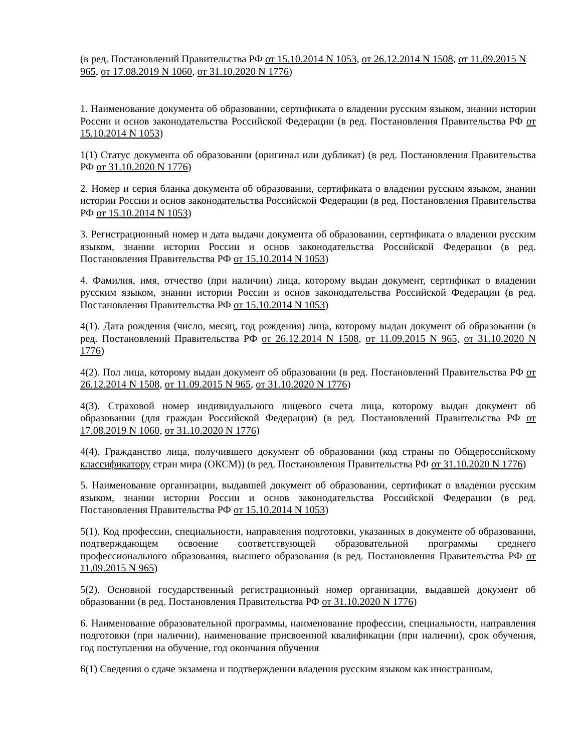(в ред. Постановлений Правительства РФ от 15.10.2014 N 1053, от 26.12.2014 N 1508, от 11.09.2015 N 965, от 17.08.2019 N 1060, от 31.10.2020 N 1776)
1. Наименование документа об образовании, сертификата о владении русским языком, знании истории России и основ законодательства Российской Федерации (в ред. Постановления Правительства РФ от 15.10.2014 N 1053)
1(1) Статус документа об образовании (оригинал или дубликат) (в ред. Постановления Правительства РФ от 31.10.2020 N 1776)
2. Номер и серия бланка документа об образовании, сертификата о владении русским языком, знании истории России и основ законодательства Российской Федерации (в ред. Постановления Правительства РФ от 15.10.2014 N 1053)
3. Регистрационный номер и дата выдачи документа об образовании, сертификата о владении русским языком, знании истории России и основ законодательства Российской Федерации (в ред. Постановления Правительства РФ от 15.10.2014 N 1053)
4. Фамилия, имя, отчество (при наличии) лица, которому выдан документ, сертификат о владении русским языком, знании истории России и основ законодательства Российской Федерации (в ред. Постановления Правительства РФ от 15.10.2014 N 1053)
4(1). Дата рождения (число, месяц, год рождения) лица, которому выдан документ об образовании (в ред. Постановлений Правительства РФ от 26.12.2014 N 1508, от 11.09.2015 N 965, от 31.10.2020 N 1776)
4(2). Пол лица, которому выдан документ об образовании (в ред. Постановлений Правительства РФ от 26.12.2014 N 1508, от 11.09.2015 N 965, от 31.10.2020 N 1776)
4(3). Страховой номер индивидуального лицевого счета лица, которому выдан документ об образовании (для граждан Российской Федерации) (в ред. Постановлений Правительства РФ от 17.08.2019 N 1060, от 31.10.2020 N 1776)
4(4). Гражданство лица, получившего документ об образовании (код страны по Общероссийскому классификатору стран мира (ОКСМ)) (в ред. Постановления Правительства РФ от 31.10.2020 N 1776)
5. Наименование организации, выдавшей документ об образовании, сертификат о владении русским языком, знании истории России и основ законодательства Российской Федерации (в ред. Постановления Правительства РФ от 15.10.2014 N 1053)
5(1). Код профессии, специальности, направления подготовки, указанных в документе об образовании, подтверждающем освоение соответствующей образовательной программы среднего профессионального образования, высшего образования (в ред. Постановления Правительства РФ от 11.09.2015 N 965)
5(2). Основной государственный регистрационный номер организации, выдавшей документ об образовании (в ред. Постановления Правительства РФ от 31.10.2020 N 1776)
6. Наименование образовательной программы, наименование профессии, специальности, направления подготовки (при наличии), наименование присвоенной квалификации (при наличии), срок обучения, год поступления на обучение, год окончания обучения
6(1) Сведения о сдаче экзамена и подтверждении владения русским языком как иностранным,